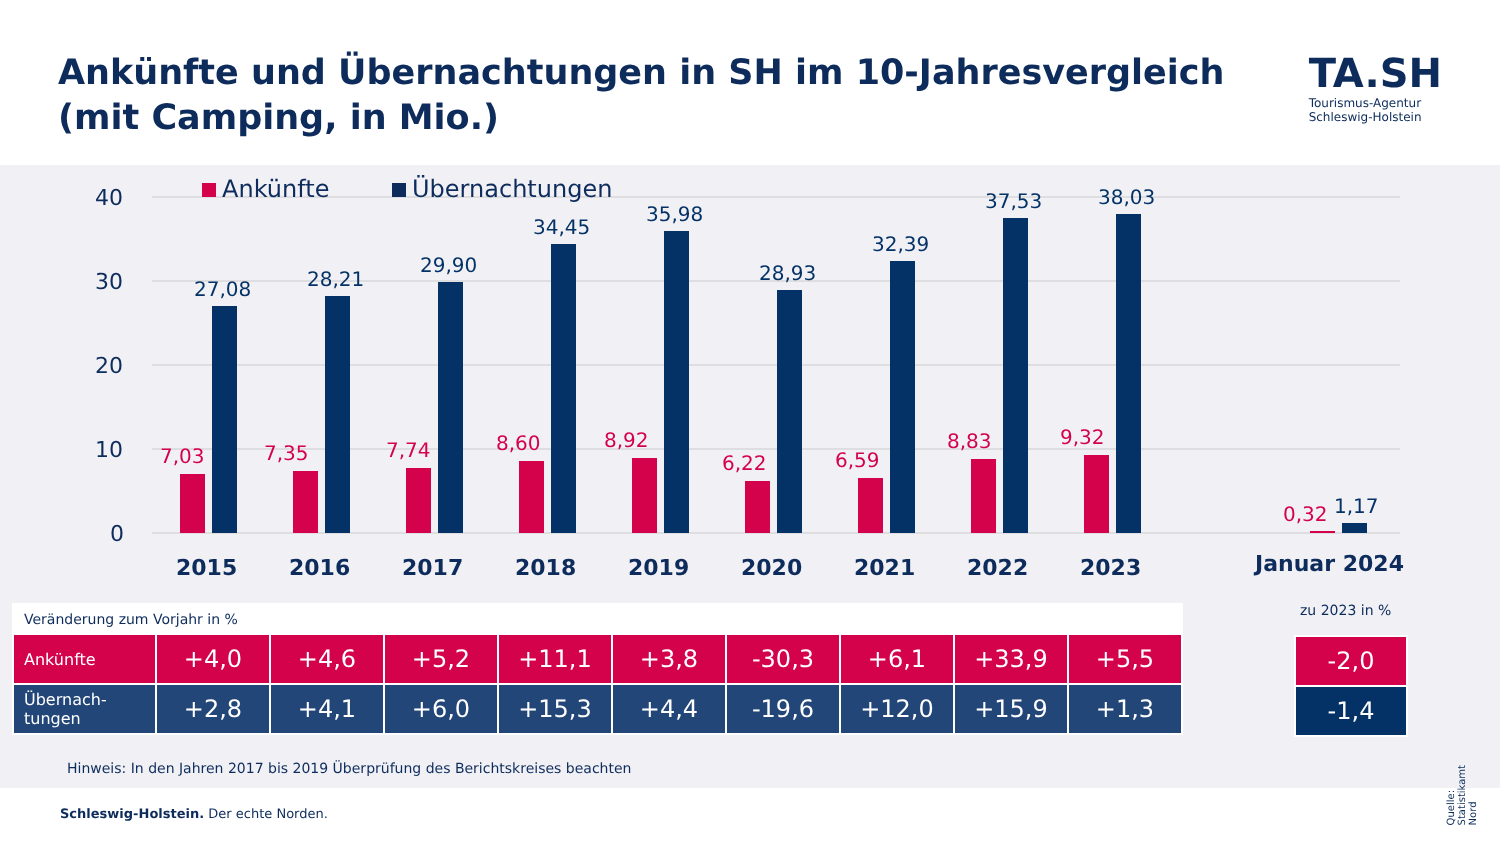Ankünfte und Übernachtungen in SH im 10-Jahresvergleich
(mit Camping, in Mio.)
TA.SH
Tourismus-Agentur
Schleswig-Holstein
40
30
20
10
0
Ankünfte
Übernachtungen
2015
2016
2017
2018
2019
2020
2021
2022
2023
Januar 2024
7,03
7,35
7,74
8,60
8,92
6,22
6,59
8,83
9,32
0,32
27,08
28,21
29,90
34,45
35,98
28,93
32,39
37,53
38,03
1,17
| Veränderung zum Vorjahr in % | | | | | | | | | |
| Ankünfte | +4,0 | +4,6 | +5,2 | +11,1 | +3,8 | -30,3 | +6,1 | +33,9 | +5,5 |
| Übernach- tungen | +2,8 | +4,1 | +6,0 | +15,3 | +4,4 | -19,6 | +12,0 | +15,9 | +1,3 |
zu 2023 in %
| -2,0 |
| -1,4 |
Hinweis: In den Jahren 2017 bis 2019 Überprüfung des Berichtskreises beachten
Quelle: Statistikamt Nord
Schleswig-Holstein. Der echte Norden.